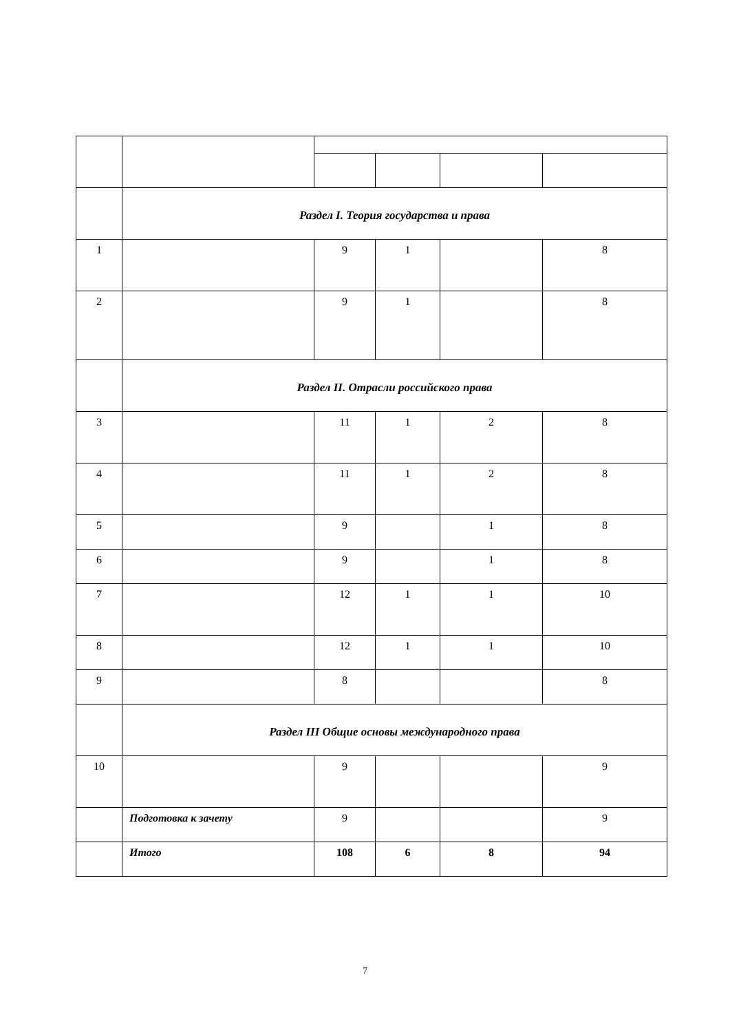| | Раздел I. Теория государства и права | | | | |
| 1 | | 9 | 1 | | 8 |
| 2 | | 9 | 1 | | 8 |
| | Раздел II. Отрасли российского права | | | | |
| 3 | | 11 | 1 | 2 | 8 |
| 4 | | 11 | 1 | 2 | 8 |
| 5 | | 9 | | 1 | 8 |
| 6 | | 9 | | 1 | 8 |
| 7 | | 12 | 1 | 1 | 10 |
| 8 | | 12 | 1 | 1 | 10 |
| 9 | | 8 | | | 8 |
| | Раздел III Общие основы международного права | | | | |
| 10 | | 9 | | | 9 |
| | Подготовка к зачету | 9 | | | 9 |
| | Итого | 108 | 6 | 8 | 94 |
7